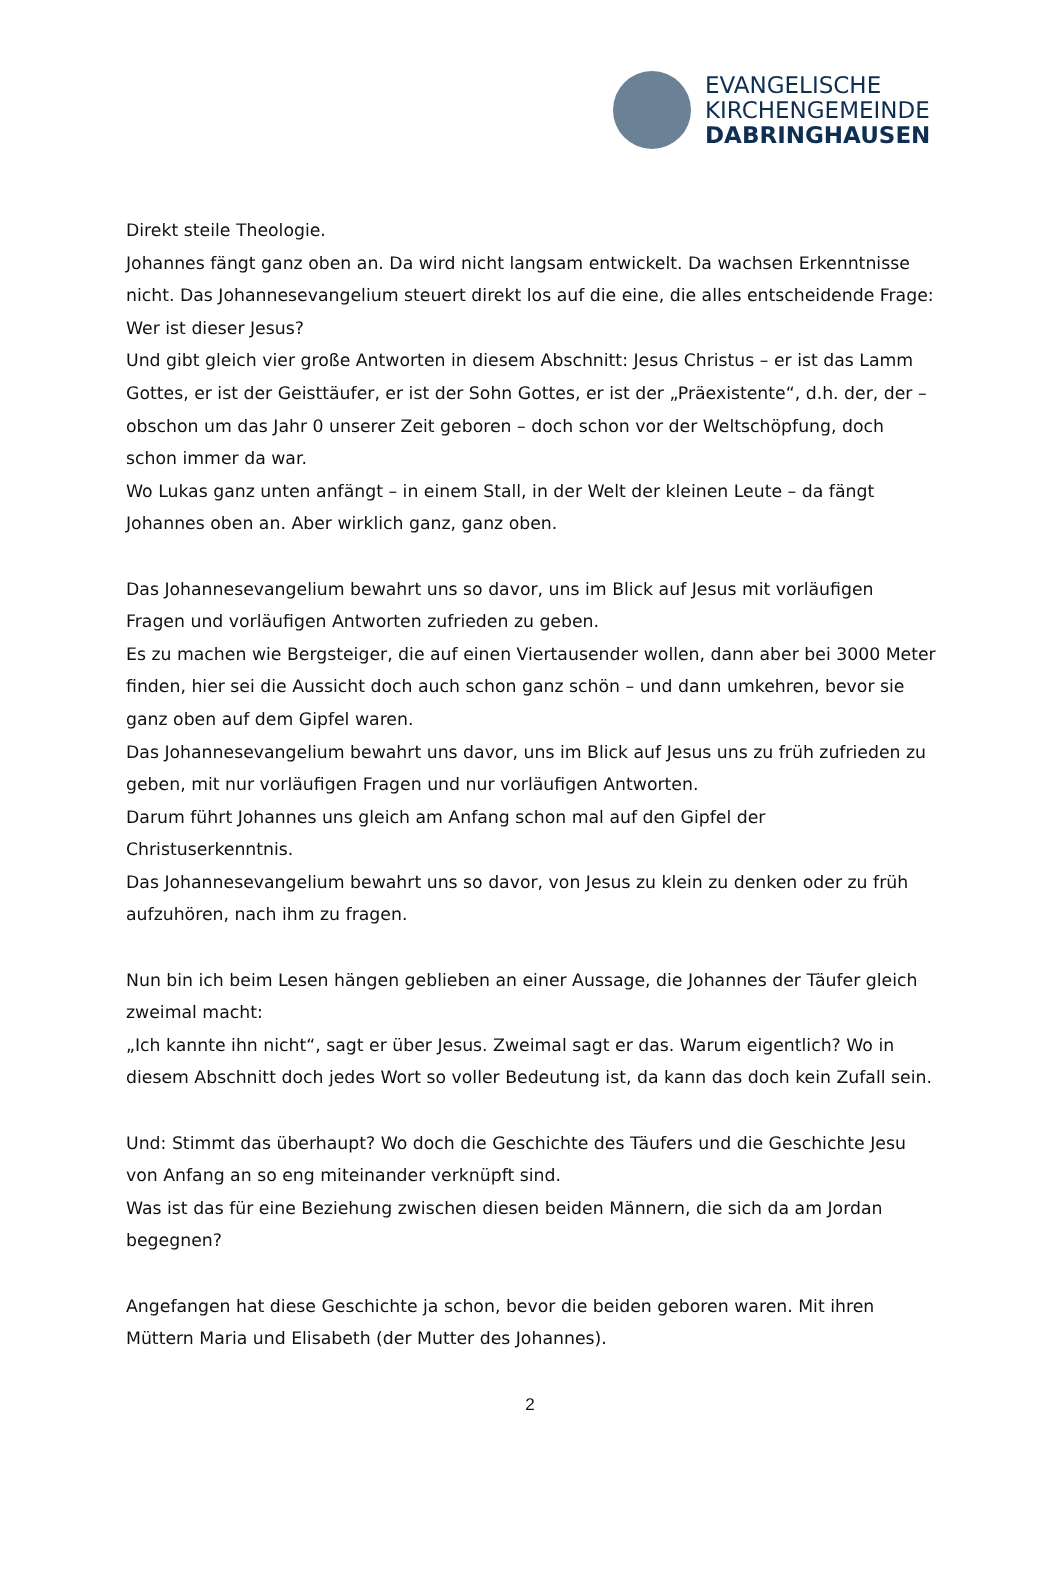EVANGELISCHE
KIRCHENGEMEINDE
DABRINGHAUSEN
Direkt steile Theologie.
Johannes fängt ganz oben an. Da wird nicht langsam entwickelt. Da wachsen Erkenntnisse nicht. Das Johannesevangelium steuert direkt los auf die eine, die alles entscheidende Frage: Wer ist dieser Jesus?
Und gibt gleich vier große Antworten in diesem Abschnitt: Jesus Christus – er ist das Lamm Gottes, er ist der Geisttäufer, er ist der Sohn Gottes, er ist der „Präexistente“, d.h. der, der – obschon um das Jahr 0 unserer Zeit geboren – doch schon vor der Weltschöpfung, doch schon immer da war.
Wo Lukas ganz unten anfängt – in einem Stall, in der Welt der kleinen Leute – da fängt Johannes oben an. Aber wirklich ganz, ganz oben.
Das Johannesevangelium bewahrt uns so davor, uns im Blick auf Jesus mit vorläufigen Fragen und vorläufigen Antworten zufrieden zu geben.
Es zu machen wie Bergsteiger, die auf einen Viertausender wollen, dann aber bei 3000 Meter finden, hier sei die Aussicht doch auch schon ganz schön – und dann umkehren, bevor sie ganz oben auf dem Gipfel waren.
Das Johannesevangelium bewahrt uns davor, uns im Blick auf Jesus uns zu früh zufrieden zu geben, mit nur vorläufigen Fragen und nur vorläufigen Antworten.
Darum führt Johannes uns gleich am Anfang schon mal auf den Gipfel der Christuserkenntnis.
Das Johannesevangelium bewahrt uns so davor, von Jesus zu klein zu denken oder zu früh aufzuhören, nach ihm zu fragen.
Nun bin ich beim Lesen hängen geblieben an einer Aussage, die Johannes der Täufer gleich zweimal macht:
„Ich kannte ihn nicht“, sagt er über Jesus. Zweimal sagt er das. Warum eigentlich? Wo in diesem Abschnitt doch jedes Wort so voller Bedeutung ist, da kann das doch kein Zufall sein.
Und: Stimmt das überhaupt? Wo doch die Geschichte des Täufers und die Geschichte Jesu von Anfang an so eng miteinander verknüpft sind.
Was ist das für eine Beziehung zwischen diesen beiden Männern, die sich da am Jordan begegnen?
Angefangen hat diese Geschichte ja schon, bevor die beiden geboren waren. Mit ihren Müttern Maria und Elisabeth (der Mutter des Johannes).
2